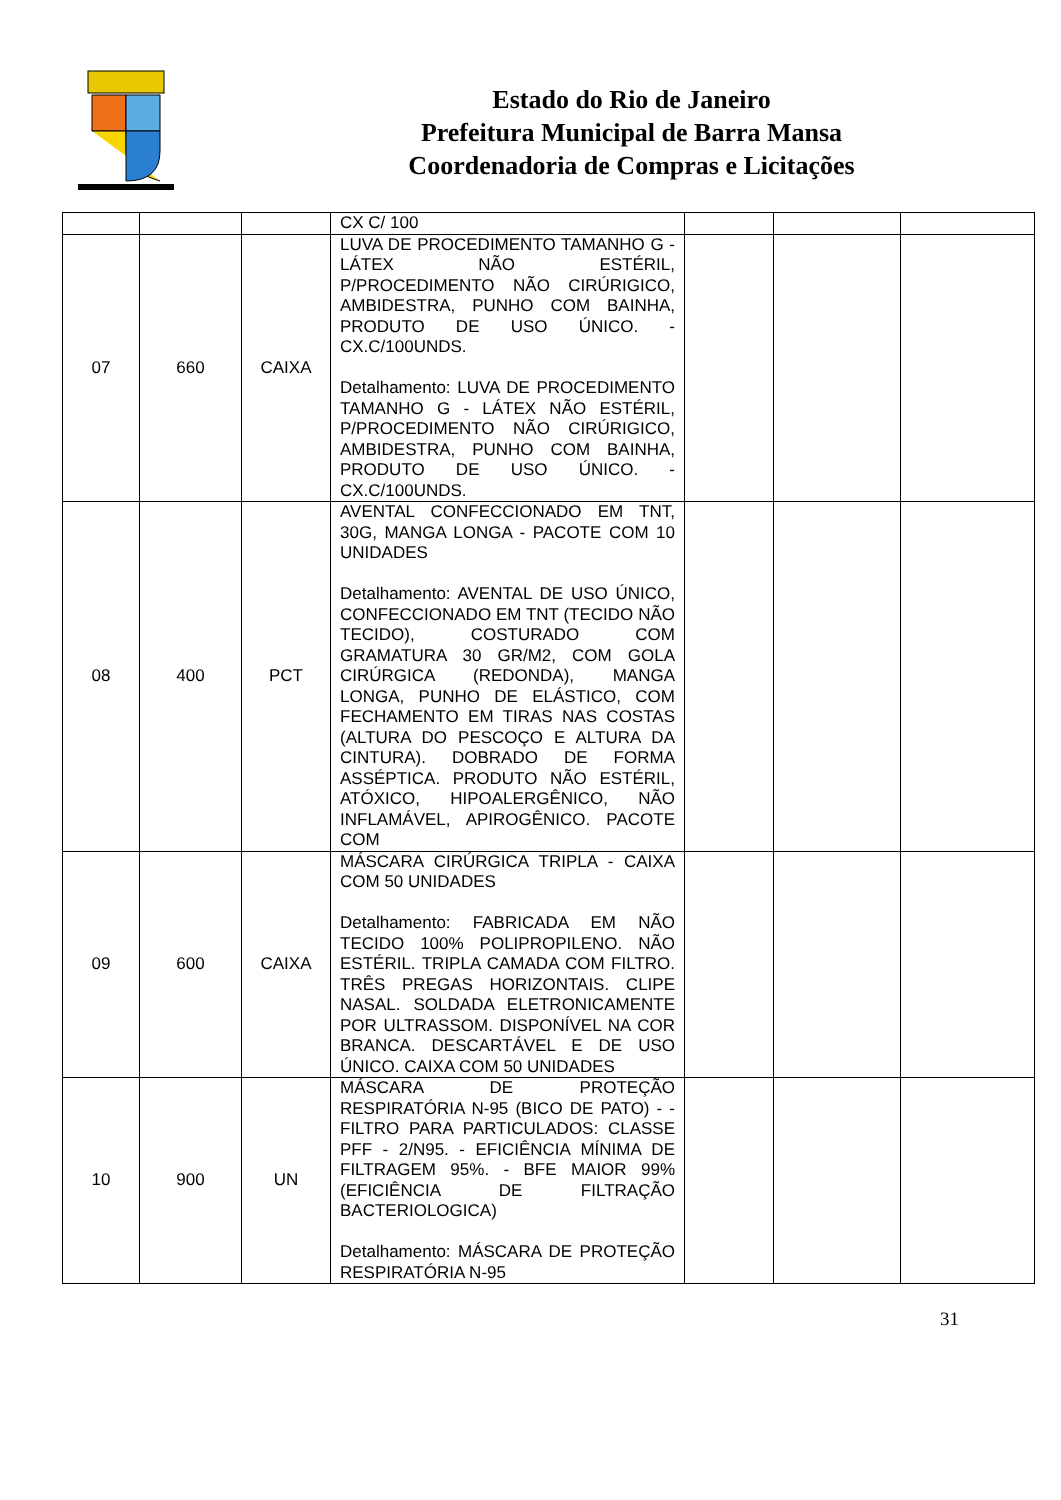Estado do Rio de Janeiro
Prefeitura Municipal de Barra Mansa
Coordenadoria de Compras e Licitações
| | | | CX C/ 100 | | | |
| 07 | 660 | CAIXA | LUVA DE PROCEDIMENTO TAMANHO G - LÁTEX NÃO ESTÉRIL, P/PROCEDIMENTO NÃO CIRÚRIGICO, AMBIDESTRA, PUNHO COM BAINHA, PRODUTO DE USO ÚNICO. - CX.C/100UNDS. Detalhamento: LUVA DE PROCEDIMENTO TAMANHO G - LÁTEX NÃO ESTÉRIL, P/PROCEDIMENTO NÃO CIRÚRIGICO, AMBIDESTRA, PUNHO COM BAINHA, PRODUTO DE USO ÚNICO. -CX.C/100UNDS. | | | |
| 08 | 400 | PCT | AVENTAL CONFECCIONADO EM TNT, 30G, MANGA LONGA - PACOTE COM 10 UNIDADES Detalhamento: AVENTAL DE USO ÚNICO, CONFECCIONADO EM TNT (TECIDO NÃO TECIDO), COSTURADO COM GRAMATURA 30 GR/M2, COM GOLA CIRÚRGICA (REDONDA), MANGA LONGA, PUNHO DE ELÁSTICO, COM FECHAMENTO EM TIRAS NAS COSTAS (ALTURA DO PESCOÇO E ALTURA DA CINTURA). DOBRADO DE FORMA ASSÉPTICA. PRODUTO NÃO ESTÉRIL, ATÓXICO, HIPOALERGÊNICO, NÃO INFLAMÁVEL, APIROGÊNICO. PACOTE COM | | | |
| 09 | 600 | CAIXA | MÁSCARA CIRÚRGICA TRIPLA - CAIXA COM 50 UNIDADES Detalhamento: FABRICADA EM NÃO TECIDO 100% POLIPROPILENO. NÃO ESTÉRIL. TRIPLA CAMADA COM FILTRO. TRÊS PREGAS HORIZONTAIS. CLIPE NASAL. SOLDADA ELETRONICAMENTE POR ULTRASSOM. DISPONÍVEL NA COR BRANCA. DESCARTÁVEL E DE USO ÚNICO. CAIXA COM 50 UNIDADES | | | |
| 10 | 900 | UN | MÁSCARA DE PROTEÇÃO RESPIRATÓRIA N-95 (BICO DE PATO) - - FILTRO PARA PARTICULADOS: CLASSE PFF - 2/N95. - EFICIÊNCIA MÍNIMA DE FILTRAGEM 95%. - BFE MAIOR 99% (EFICIÊNCIA DE FILTRAÇÃO BACTERIOLOGICA) Detalhamento: MÁSCARA DE PROTEÇÃO RESPIRATÓRIA N-95 | | | |
31